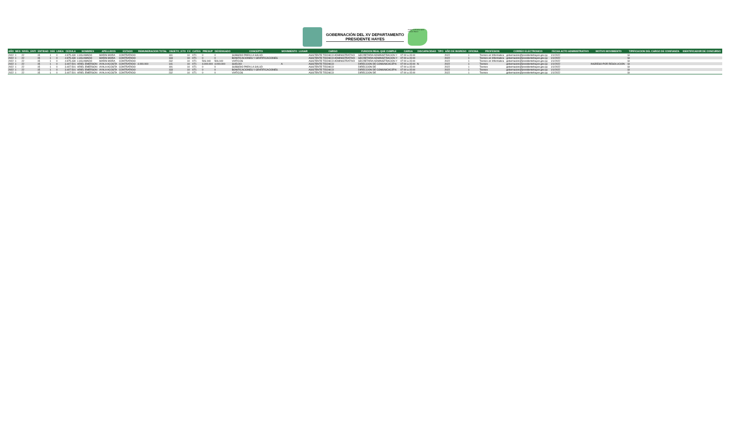GOBERNACIÓN DEL XV DEPARTAMENTO
PRESIDENTE HAYES
Patagonia Atractiva Quito Inclusivo Bueno
| AÑO | MES | NIVEL_ENTI | ENTIDAD | OEE | LINEA | CEDULA | NOMBRES | APELLIDOS | ESTADO | REMUNERACION TOTAL | OBJETO_GTO | F.F. | CATEG | PRESUP | DEVENGADO | CONCEPTO | MOVIMIENTO | LUGAR | CARGO | FUNCION REAL QUE CUMPLE | CARGA | DISCAPACIDAD | TIPO | AÑO DE INGRESO | OFICINA | PROFESION | CORREO ELECTRONICO | FECHA ACTO ADMINISTRATIVO | MOTIVO MOVIMIENTO | TIPIFICACION DEL CARGO DE CONFIANZA | IDENTIFICADOR DE CONCURSO |
| --- | --- | --- | --- | --- | --- | --- | --- | --- | --- | --- | --- | --- | --- | --- | --- | --- | --- | --- | --- | --- | --- | --- | --- | --- | --- | --- | --- | --- | --- | --- | --- |
| 2022 | 1 | 22 | 15 | 1 | 0 | 4.975.430 | LUIS AMADO | MARIN MORA | CONTRATADO | | 191 | 10 | XT1 | 0 | 0 | SUBSIDIO PARA LA SALUD | | | ASISTENTE TECNICO ADMINISTRATIVO | SECRETARIA ADMINISTRACION Y | 07:00 a 15:00 | | | 2022 | 1 | Tecnico en Informatica | gobernacion@presidentehayes.gov.py | 1/1/2022 | | SI | |
| 2022 | 1 | 22 | 15 | 1 | 0 | 4.975.430 | LUIS AMADO | MARIN MORA | CONTRATADO | | 133 | 10 | XT1 | 0 | 0 | BONIFICACIONES Y GRATIFICACIONES | | | ASISTENTE TECNICO ADMINISTRATIVO | SECRETARIA ADMINISTRACION Y | 07:00 a 15:00 | | | 2022 | 1 | Tecnico en Informatica | gobernacion@presidentehayes.gov.py | 1/1/2022 | | SI | |
| 2022 | 1 | 22 | 15 | 1 | 0 | 4.975.430 | LUIS AMADO | MARIN MORA | CONTRATADO | | 232 | 10 | XT1 | 506.040 | 506.040 | VIATICOS | | | ASISTENTE TECNICO ADMINISTRATIVO | SECRETARIA ADMINISTRACION Y | 07:00 a 15:00 | | | 2022 | 1 | Tecnico en Informatica | gobernacion@presidentehayes.gov.py | 1/1/2022 | | SI | |
| 2022 | 1 | 22 | 15 | 1 | 0 | 3.407.501 | ARIEL EMERSON | AYALA ACOSTA | CONTRATADO | 4.000.000 | 141 | 10 | XT1 | 4.000.000 | 4.000.000 | SUELDO | A | | ASISTENTE TECNICO | DIRECCION DE COMUNICACIÃ“N | 07:00 a 15:00 | N | | 2022 | 1 | Tecnico | gobernacion@presidentehayes.gov.py | 1/1/2022 | INGRESO POR RESOLUCION | SI | |
| 2022 | 1 | 22 | 15 | 1 | 0 | 3.407.501 | ARIEL EMERSON | AYALA ACOSTA | CONTRATADO | | 191 | 10 | XT1 | 0 | 0 | SUBSIDIO PARA LA SALUD | | | ASISTENTE TECNICO | DIRECCION DE | 07:00 a 15:00 | | | 2022 | 1 | Tecnico | gobernacion@presidentehayes.gov.py | 1/1/2022 | | SI | |
| 2022 | 1 | 22 | 15 | 1 | 0 | 3.407.501 | ARIEL EMERSON | AYALA ACOSTA | CONTRATADO | | 133 | 10 | XT1 | 0 | 0 | BONIFICACIONES Y GRATIFICACIONES | | | ASISTENTE TECNICO | DIRECCION DE COMUNICACIÃ“N | 07:00 a 15:00 | | | 2022 | 1 | Tecnico | gobernacion@presidentehayes.gov.py | 1/1/2022 | | SI | |
| 2022 | 1 | 22 | 15 | 1 | 0 | 3.407.501 | ARIEL EMERSON | AYALA ACOSTA | CONTRATADO | | 232 | 10 | XT1 | 0 | 0 | VIATICOS | | | ASISTENTE TECNICO | DIRECCION DE | 07:00 a 15:00 | | | 2022 | 1 | Tecnico | gobernacion@presidentehayes.gov.py | 1/1/2022 | | SI | |